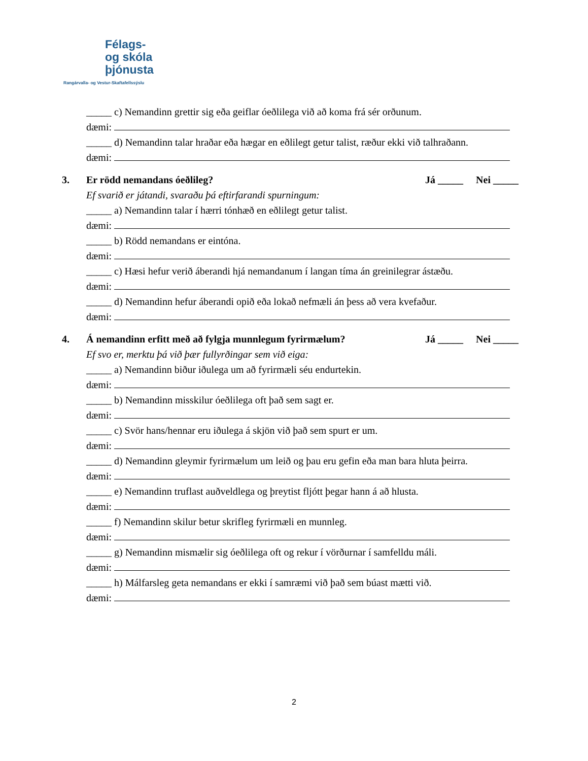Félags-
og skóla
þjónusta
Rangárvalla- og Vestur-Skaftafellssýslu
_____ c) Nemandinn grettir sig eða geiflar óeðlilega við að koma frá sér orðunum.
dæmi:
_____ d) Nemandinn talar hraðar eða hægar en eðlilegt getur talist, ræður ekki við talhraðann.
dæmi:
3. Er rödd nemandans óeðlileg? Já _____ Nei _____
Ef svarið er játandi, svaraðu þá eftirfarandi spurningum:
_____ a) Nemandinn talar í hærri tónhæð en eðlilegt getur talist.
dæmi:
_____ b) Rödd nemandans er eintóna.
dæmi:
_____ c) Hæsi hefur verið áberandi hjá nemandanum í langan tíma án greinilegrar ástæðu.
dæmi:
_____ d) Nemandinn hefur áberandi opið eða lokað nefmæli án þess að vera kvefaður.
dæmi:
4. Á nemandinn erfitt með að fylgja munnlegum fyrirmælum? Já _____ Nei _____
Ef svo er, merktu þá við þær fullyrðingar sem við eiga:
_____ a) Nemandinn biður iðulega um að fyrirmæli séu endurtekin.
dæmi:
_____ b) Nemandinn misskilur óeðlilega oft það sem sagt er.
dæmi:
_____ c) Svör hans/hennar eru iðulega á skjön við það sem spurt er um.
dæmi:
_____ d) Nemandinn gleymir fyrirmælum um leið og þau eru gefin eða man bara hluta þeirra.
dæmi:
_____ e) Nemandinn truflast auðveldlega og þreytist fljótt þegar hann á að hlusta.
dæmi:
_____ f) Nemandinn skilur betur skrifleg fyrirmæli en munnleg.
dæmi:
_____ g) Nemandinn mismælir sig óeðlilega oft og rekur í vörðurnar í samfelldu máli.
dæmi:
_____ h) Málfarsleg geta nemandans er ekki í samræmi við það sem búast mætti við.
dæmi:
2